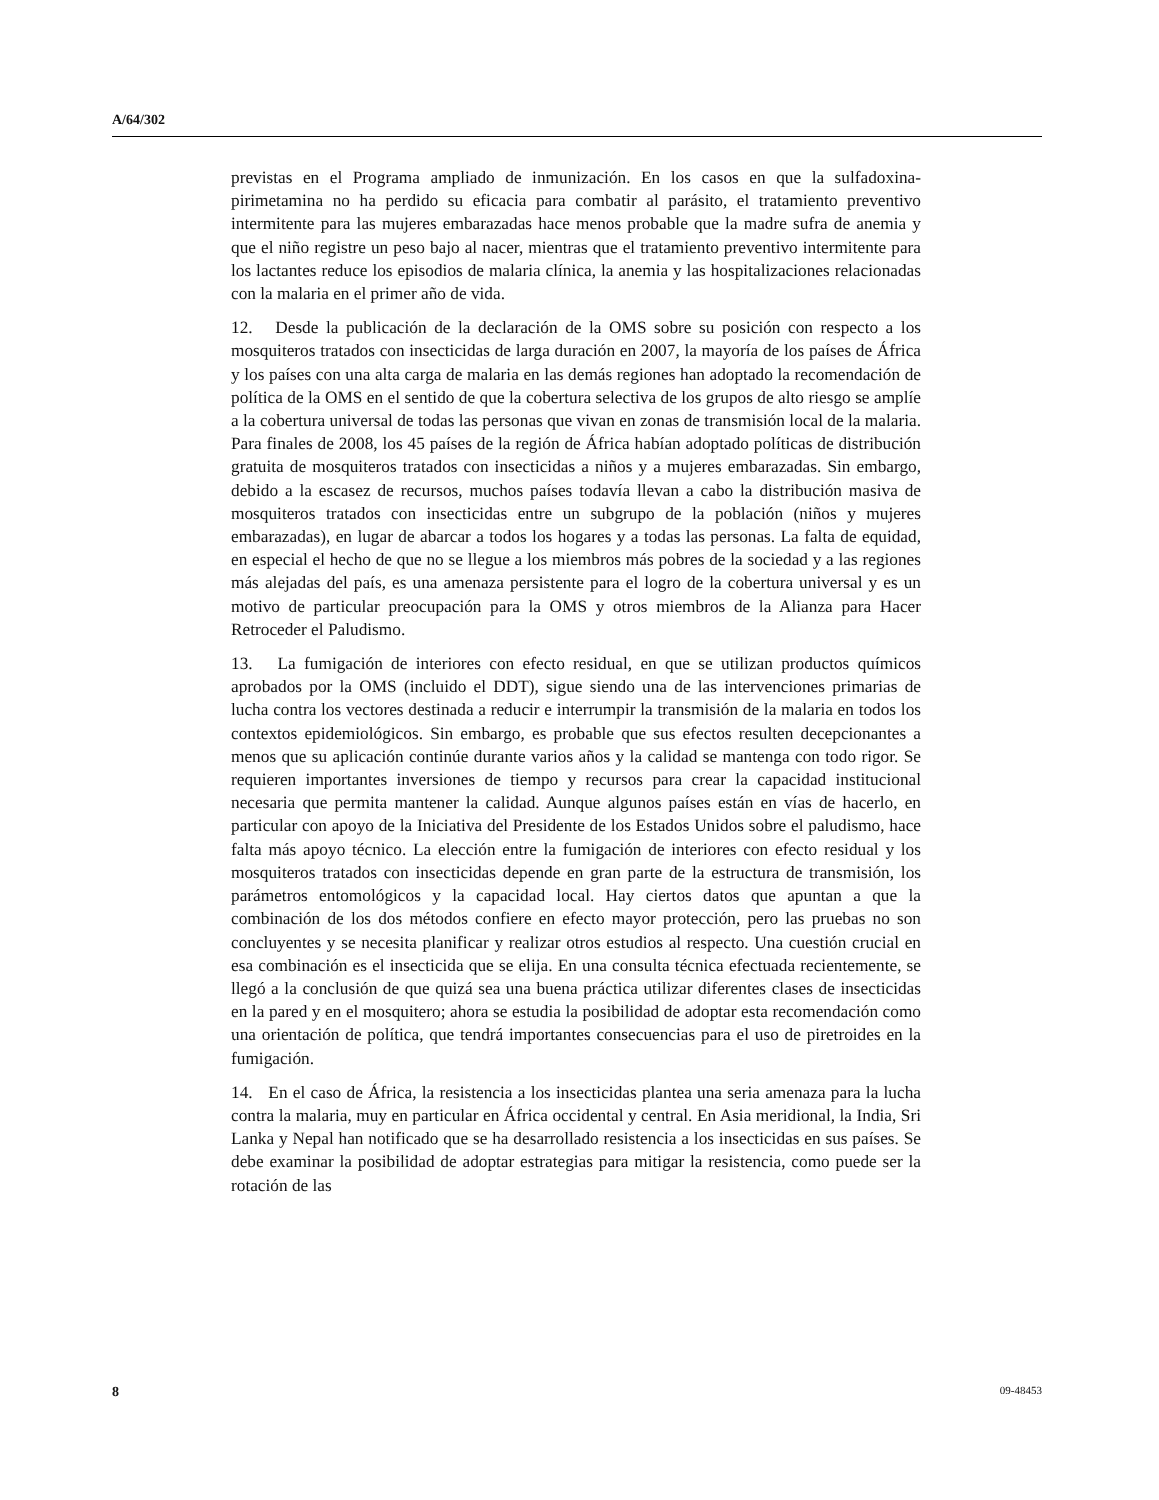A/64/302
previstas en el Programa ampliado de inmunización. En los casos en que la sulfadoxina-pirimetamina no ha perdido su eficacia para combatir al parásito, el tratamiento preventivo intermitente para las mujeres embarazadas hace menos probable que la madre sufra de anemia y que el niño registre un peso bajo al nacer, mientras que el tratamiento preventivo intermitente para los lactantes reduce los episodios de malaria clínica, la anemia y las hospitalizaciones relacionadas con la malaria en el primer año de vida.
12. Desde la publicación de la declaración de la OMS sobre su posición con respecto a los mosquiteros tratados con insecticidas de larga duración en 2007, la mayoría de los países de África y los países con una alta carga de malaria en las demás regiones han adoptado la recomendación de política de la OMS en el sentido de que la cobertura selectiva de los grupos de alto riesgo se amplíe a la cobertura universal de todas las personas que vivan en zonas de transmisión local de la malaria. Para finales de 2008, los 45 países de la región de África habían adoptado políticas de distribución gratuita de mosquiteros tratados con insecticidas a niños y a mujeres embarazadas. Sin embargo, debido a la escasez de recursos, muchos países todavía llevan a cabo la distribución masiva de mosquiteros tratados con insecticidas entre un subgrupo de la población (niños y mujeres embarazadas), en lugar de abarcar a todos los hogares y a todas las personas. La falta de equidad, en especial el hecho de que no se llegue a los miembros más pobres de la sociedad y a las regiones más alejadas del país, es una amenaza persistente para el logro de la cobertura universal y es un motivo de particular preocupación para la OMS y otros miembros de la Alianza para Hacer Retroceder el Paludismo.
13. La fumigación de interiores con efecto residual, en que se utilizan productos químicos aprobados por la OMS (incluido el DDT), sigue siendo una de las intervenciones primarias de lucha contra los vectores destinada a reducir e interrumpir la transmisión de la malaria en todos los contextos epidemiológicos. Sin embargo, es probable que sus efectos resulten decepcionantes a menos que su aplicación continúe durante varios años y la calidad se mantenga con todo rigor. Se requieren importantes inversiones de tiempo y recursos para crear la capacidad institucional necesaria que permita mantener la calidad. Aunque algunos países están en vías de hacerlo, en particular con apoyo de la Iniciativa del Presidente de los Estados Unidos sobre el paludismo, hace falta más apoyo técnico. La elección entre la fumigación de interiores con efecto residual y los mosquiteros tratados con insecticidas depende en gran parte de la estructura de transmisión, los parámetros entomológicos y la capacidad local. Hay ciertos datos que apuntan a que la combinación de los dos métodos confiere en efecto mayor protección, pero las pruebas no son concluyentes y se necesita planificar y realizar otros estudios al respecto. Una cuestión crucial en esa combinación es el insecticida que se elija. En una consulta técnica efectuada recientemente, se llegó a la conclusión de que quizá sea una buena práctica utilizar diferentes clases de insecticidas en la pared y en el mosquitero; ahora se estudia la posibilidad de adoptar esta recomendación como una orientación de política, que tendrá importantes consecuencias para el uso de piretroides en la fumigación.
14. En el caso de África, la resistencia a los insecticidas plantea una seria amenaza para la lucha contra la malaria, muy en particular en África occidental y central. En Asia meridional, la India, Sri Lanka y Nepal han notificado que se ha desarrollado resistencia a los insecticidas en sus países. Se debe examinar la posibilidad de adoptar estrategias para mitigar la resistencia, como puede ser la rotación de las
8 09-48453